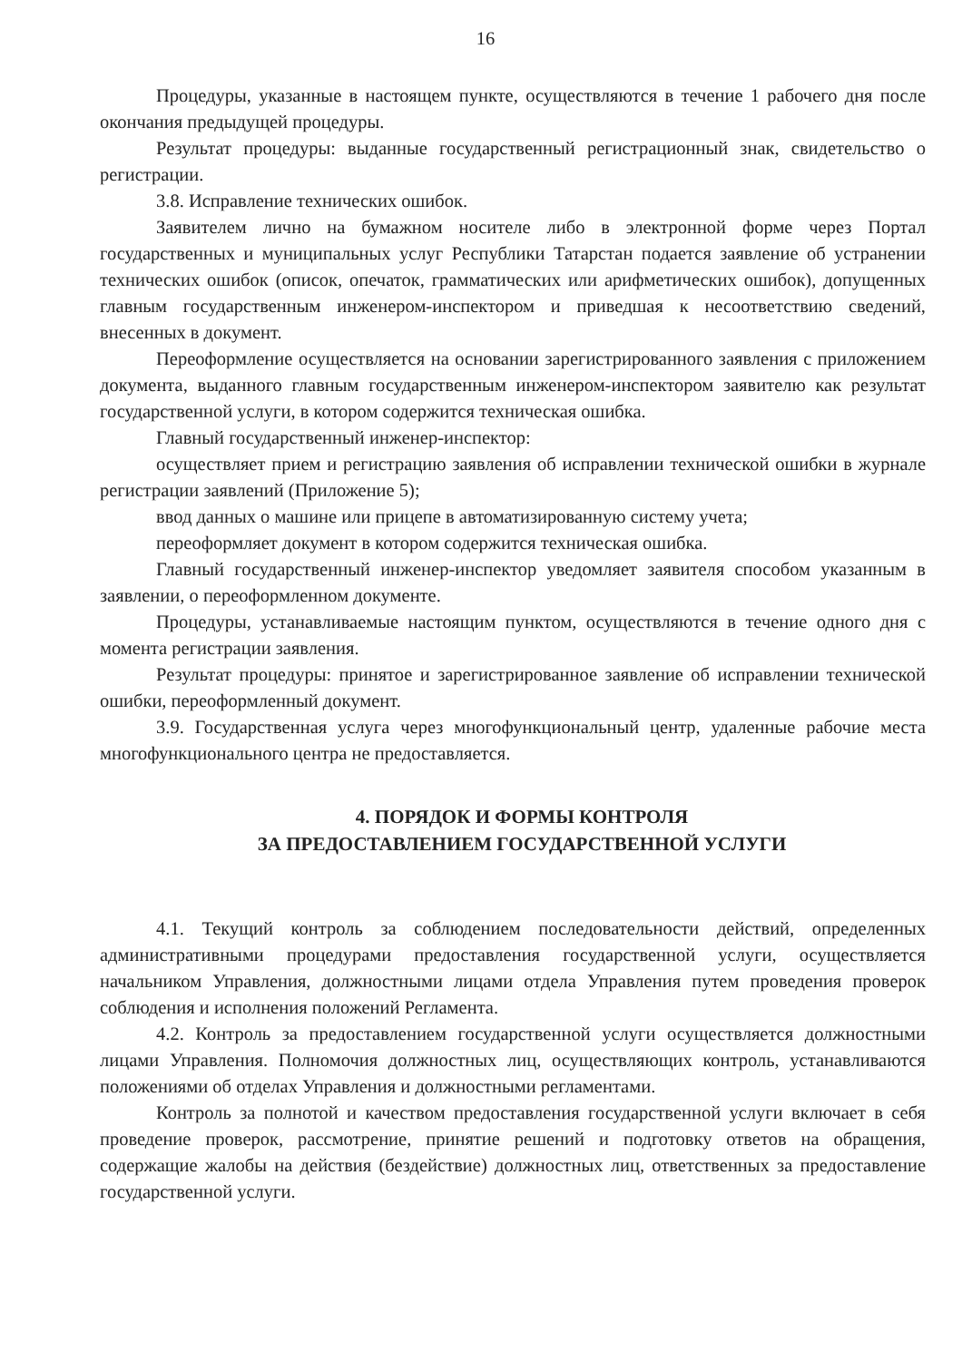16
Процедуры, указанные в настоящем пункте, осуществляются в течение 1 рабочего дня после окончания предыдущей процедуры.
Результат процедуры: выданные государственный регистрационный знак, свидетельство о регистрации.
3.8. Исправление технических ошибок.
Заявителем лично на бумажном носителе либо в электронной форме через Портал государственных и муниципальных услуг Республики Татарстан подается заявление об устранении технических ошибок (описок, опечаток, грамматических или арифметических ошибок), допущенных главным государственным инженером-инспектором и приведшая к несоответствию сведений, внесенных в документ.
Переоформление осуществляется на основании зарегистрированного заявления с приложением документа, выданного главным государственным инженером-инспектором заявителю как результат государственной услуги, в котором содержится техническая ошибка.
Главный государственный инженер-инспектор:
осуществляет прием и регистрацию заявления об исправлении технической ошибки в журнале регистрации заявлений (Приложение 5);
ввод данных о машине или прицепе в автоматизированную систему учета;
переоформляет документ в котором содержится техническая ошибка.
Главный государственный инженер-инспектор уведомляет заявителя способом указанным в заявлении, о переоформленном документе.
Процедуры, устанавливаемые настоящим пунктом, осуществляются в течение одного дня с момента регистрации заявления.
Результат процедуры: принятое и зарегистрированное заявление об исправлении технической ошибки, переоформленный документ.
3.9. Государственная услуга через многофункциональный центр, удаленные рабочие места многофункционального центра не предоставляется.
4. ПОРЯДОК И ФОРМЫ КОНТРОЛЯ
ЗА ПРЕДОСТАВЛЕНИЕМ ГОСУДАРСТВЕННОЙ УСЛУГИ
4.1. Текущий контроль за соблюдением последовательности действий, определенных административными процедурами предоставления государственной услуги, осуществляется начальником Управления, должностными лицами отдела Управления путем проведения проверок соблюдения и исполнения положений Регламента.
4.2. Контроль за предоставлением государственной услуги осуществляется должностными лицами Управления. Полномочия должностных лиц, осуществляющих контроль, устанавливаются положениями об отделах Управления и должностными регламентами.
Контроль за полнотой и качеством предоставления государственной услуги включает в себя проведение проверок, рассмотрение, принятие решений и подготовку ответов на обращения, содержащие жалобы на действия (бездействие) должностных лиц, ответственных за предоставление государственной услуги.